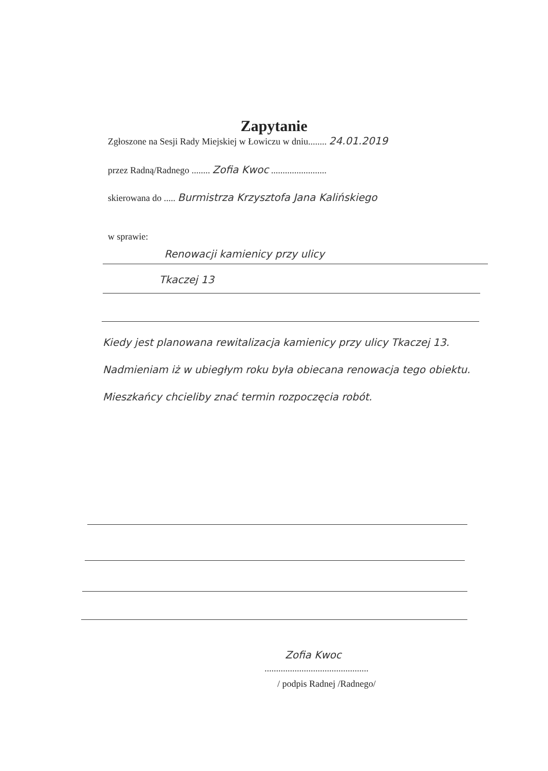Zapytanie
Zgłoszone na Sesji Rady Miejskiej w Łowiczu w dniu........ 24.01.2019
przez Radną/Radnego ........ Zofia Kwoc ........................
skierowana do ..... Burmistrza Krzysztofa Jana Kalińskiego
w sprawie:
Renowacji kamienicy przy ulicy
Tkaczej 13
Kiedy jest planowana rewitalizacja kamienicy przy ulicy Tkaczej 13. Nadmieniam iż w ubiegłym roku była obiecana renowacja tego obiektu. Mieszkańcy chcieliby znać termin rozpoczęcia robót.
Zofia Kwoc
.............................................
/ podpis Radnej /Radnego/